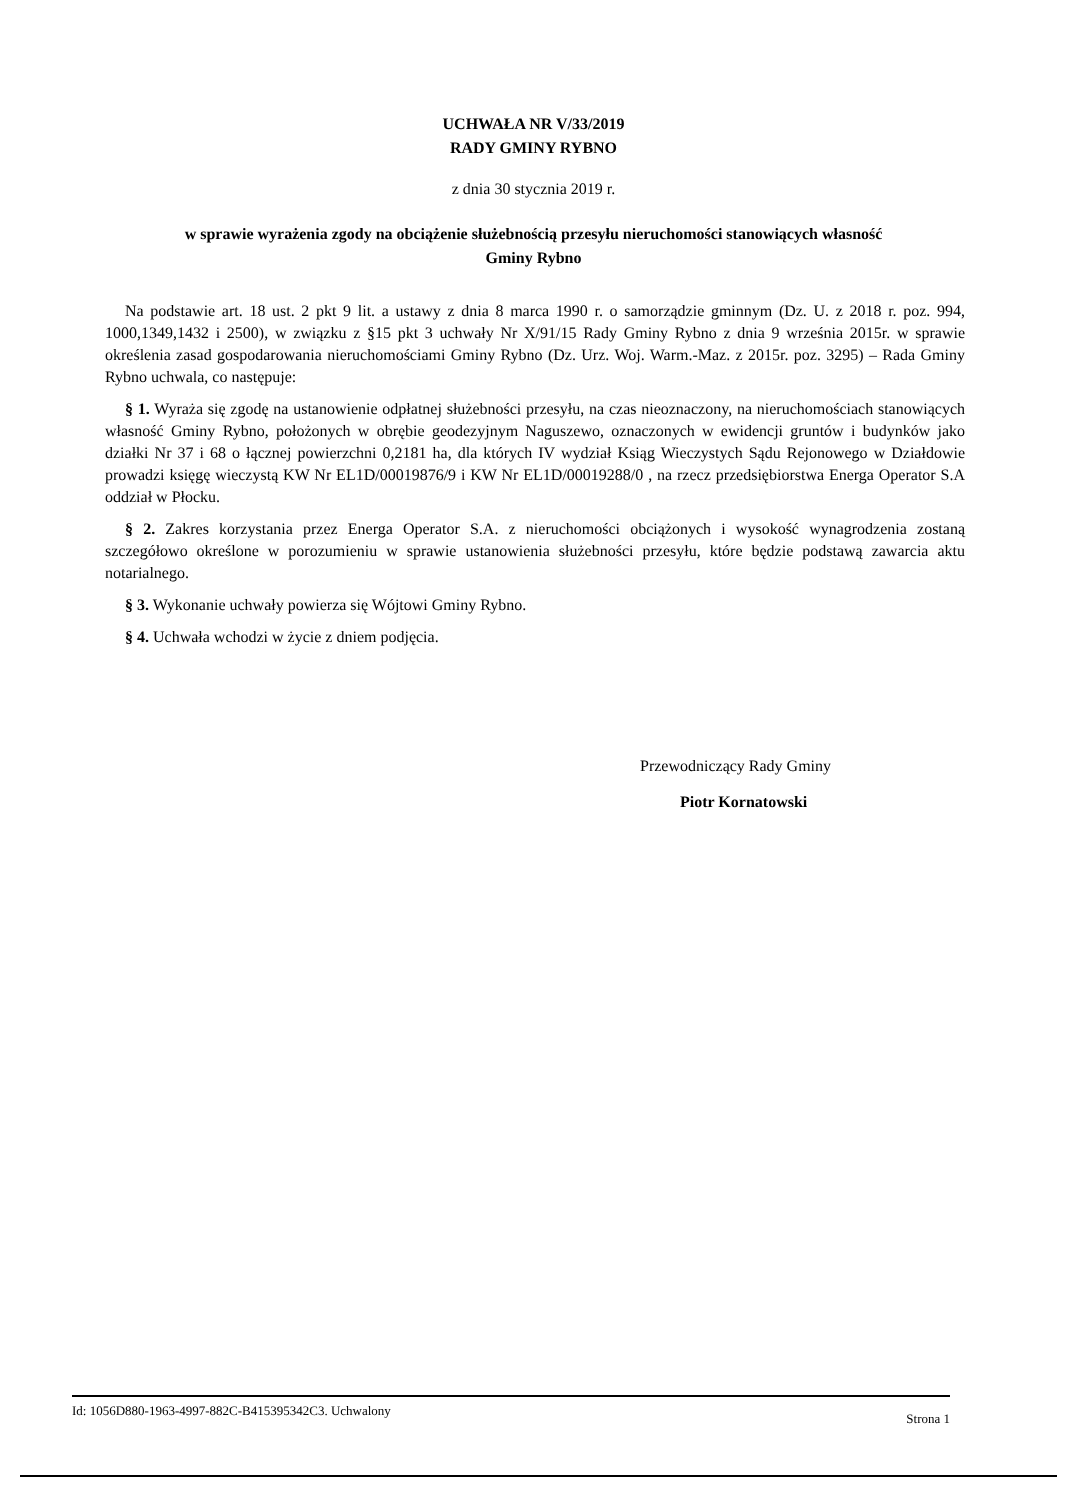UCHWAŁA NR V/33/2019
RADY GMINY RYBNO
z dnia 30 stycznia 2019 r.
w sprawie wyrażenia zgody na obciążenie służebnością przesyłu nieruchomości stanowiących własność
Gminy Rybno
Na podstawie art. 18 ust. 2 pkt 9 lit. a ustawy z dnia 8 marca 1990 r. o samorządzie gminnym (Dz. U. z 2018 r. poz. 994, 1000,1349,1432 i 2500), w związku z §15 pkt 3 uchwały Nr X/91/15 Rady Gminy Rybno z dnia 9 września 2015r. w sprawie określenia zasad gospodarowania nieruchomościami Gminy Rybno (Dz. Urz. Woj. Warm.-Maz. z 2015r. poz. 3295) – Rada Gminy Rybno uchwala, co następuje:
§ 1. Wyraża się zgodę na ustanowienie odpłatnej służebności przesyłu, na czas nieoznaczony, na nieruchomościach stanowiących własność Gminy Rybno, położonych w obrębie geodezyjnym Naguszewo, oznaczonych w ewidencji gruntów i budynków jako działki Nr 37 i 68 o łącznej powierzchni 0,2181 ha, dla których IV wydział Ksiąg Wieczystych Sądu Rejonowego w Działdowie prowadzi księgę wieczystą KW Nr EL1D/00019876/9 i KW Nr EL1D/00019288/0 , na rzecz przedsiębiorstwa Energa Operator S.A oddział w Płocku.
§ 2. Zakres korzystania przez Energa Operator S.A. z nieruchomości obciążonych i wysokość wynagrodzenia zostaną szczegółowo określone w porozumieniu w sprawie ustanowienia służebności przesyłu, które będzie podstawą zawarcia aktu notarialnego.
§ 3. Wykonanie uchwały powierza się Wójtowi Gminy Rybno.
§ 4. Uchwała wchodzi w życie z dniem podjęcia.
Przewodniczący Rady Gminy
Piotr Kornatowski
Id: 1056D880-1963-4997-882C-B415395342C3. Uchwalony Strona 1